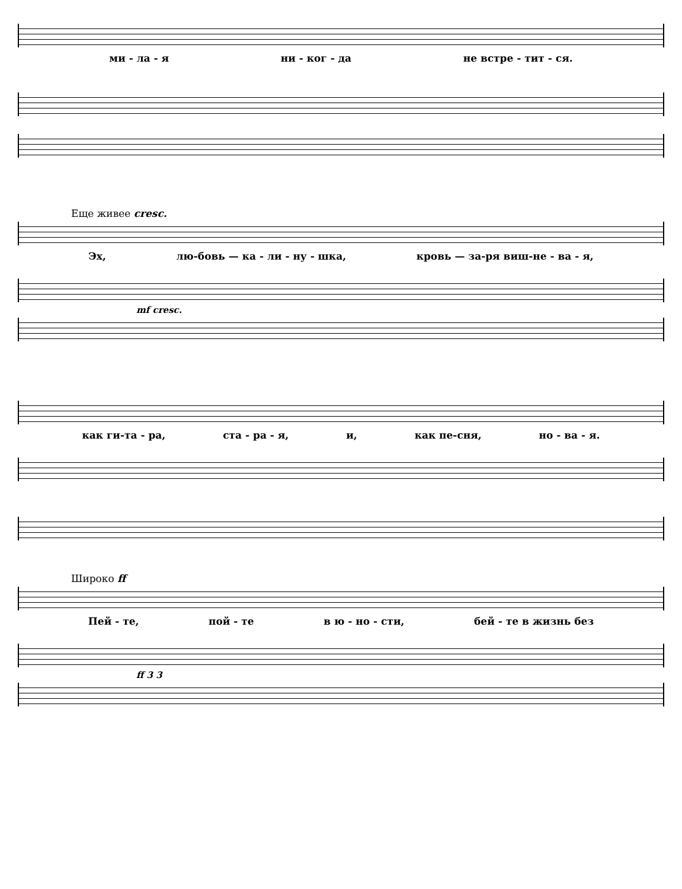ми - ла - я ни - ког - да не встре - тит - ся.
Еще живее cresc.
Эх, лю-бовь — ка - ли - ну - шка, кровь — за-ря виш-не - ва - я,
mf cresc.
как ги-та - ра, ста - ра - я, и, как пе-сня, но - ва - я.
Широко ff
Пей - те, пой - те в ю - но - сти, бей - те в жизнь без
ff 3 3